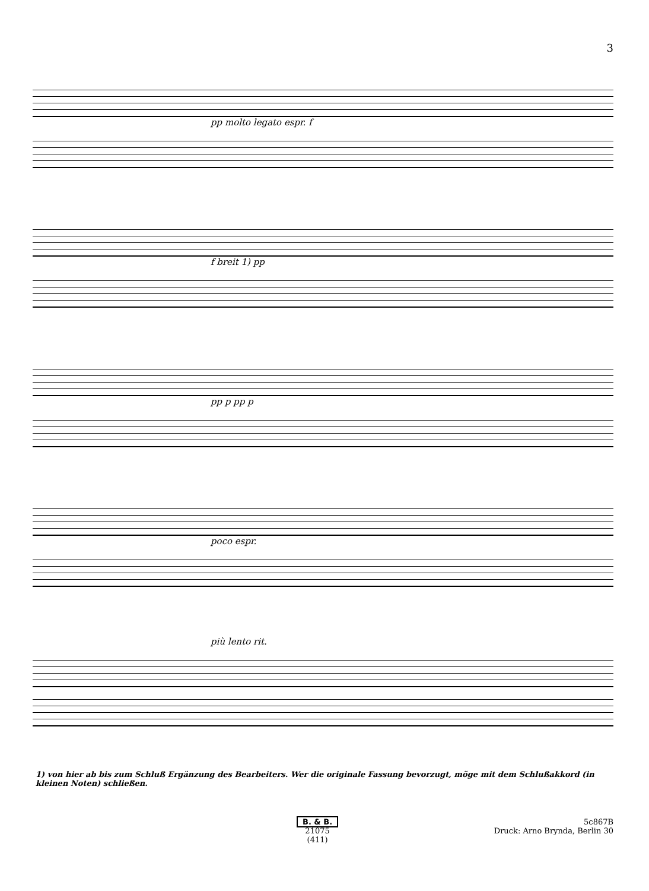3
pp molto legato espr. f
f breit 1) pp
pp p pp p
poco espr.
più lento rit.
1) von hier ab bis zum Schluß Ergänzung des Bearbeiters. Wer die originale Fassung bevorzugt, möge mit dem Schlußakkord (in kleinen Noten) schließen.
B. & B.
21075
(411)
5c867B
Druck: Arno Brynda, Berlin 30